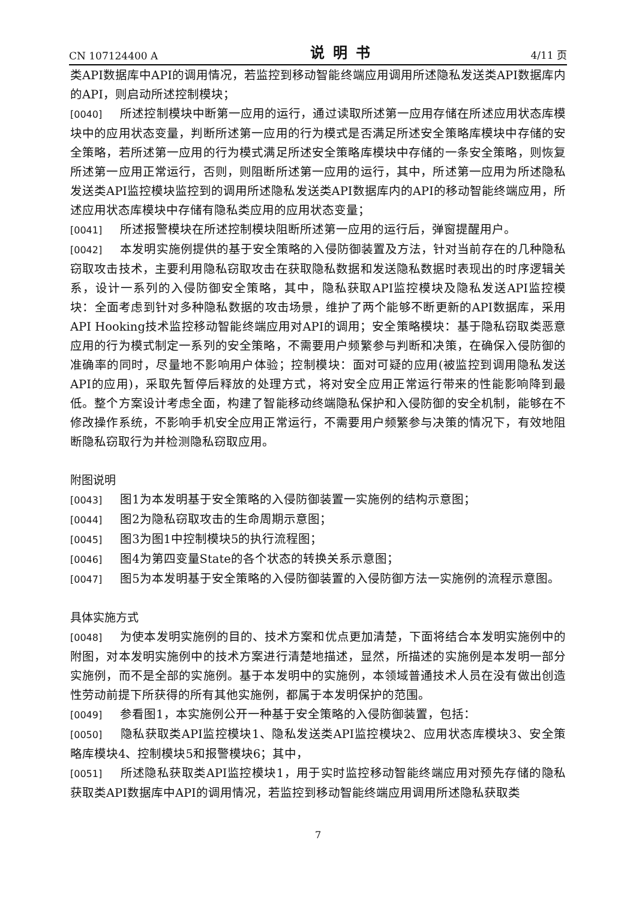CN 107124400 A 说明书 4/11 页
类API数据库中API的调用情况，若监控到移动智能终端应用调用所述隐私发送类API数据库内的API，则启动所述控制模块；
[0040] 所述控制模块中断第一应用的运行，通过读取所述第一应用存储在所述应用状态库模块中的应用状态变量，判断所述第一应用的行为模式是否满足所述安全策略库模块中存储的安全策略，若所述第一应用的行为模式满足所述安全策略库模块中存储的一条安全策略，则恢复所述第一应用正常运行，否则，则阻断所述第一应用的运行，其中，所述第一应用为所述隐私发送类API监控模块监控到的调用所述隐私发送类API数据库内的API的移动智能终端应用，所述应用状态库模块中存储有隐私类应用的应用状态变量；
[0041] 所述报警模块在所述控制模块阻断所述第一应用的运行后，弹窗提醒用户。
[0042] 本发明实施例提供的基于安全策略的入侵防御装置及方法，针对当前存在的几种隐私窃取攻击技术，主要利用隐私窃取攻击在获取隐私数据和发送隐私数据时表现出的时序逻辑关系，设计一系列的入侵防御安全策略，其中，隐私获取API监控模块及隐私发送API监控模块：全面考虑到针对多种隐私数据的攻击场景，维护了两个能够不断更新的API数据库，采用API Hooking技术监控移动智能终端应用对API的调用；安全策略模块：基于隐私窃取类恶意应用的行为模式制定一系列的安全策略，不需要用户频繁参与判断和决策，在确保入侵防御的准确率的同时，尽量地不影响用户体验；控制模块：面对可疑的应用(被监控到调用隐私发送API的应用)，采取先暂停后释放的处理方式，将对安全应用正常运行带来的性能影响降到最低。整个方案设计考虑全面，构建了智能移动终端隐私保护和入侵防御的安全机制，能够在不修改操作系统，不影响手机安全应用正常运行，不需要用户频繁参与决策的情况下，有效地阻断隐私窃取行为并检测隐私窃取应用。
附图说明
[0043] 图1为本发明基于安全策略的入侵防御装置一实施例的结构示意图；
[0044] 图2为隐私窃取攻击的生命周期示意图；
[0045] 图3为图1中控制模块5的执行流程图；
[0046] 图4为第四变量State的各个状态的转换关系示意图；
[0047] 图5为本发明基于安全策略的入侵防御装置的入侵防御方法一实施例的流程示意图。
具体实施方式
[0048] 为使本发明实施例的目的、技术方案和优点更加清楚，下面将结合本发明实施例中的附图，对本发明实施例中的技术方案进行清楚地描述，显然，所描述的实施例是本发明一部分实施例，而不是全部的实施例。基于本发明中的实施例，本领域普通技术人员在没有做出创造性劳动前提下所获得的所有其他实施例，都属于本发明保护的范围。
[0049] 参看图1，本实施例公开一种基于安全策略的入侵防御装置，包括：
[0050] 隐私获取类API监控模块1、隐私发送类API监控模块2、应用状态库模块3、安全策略库模块4、控制模块5和报警模块6；其中，
[0051] 所述隐私获取类API监控模块1，用于实时监控移动智能终端应用对预先存储的隐私获取类API数据库中API的调用情况，若监控到移动智能终端应用调用所述隐私获取类
7